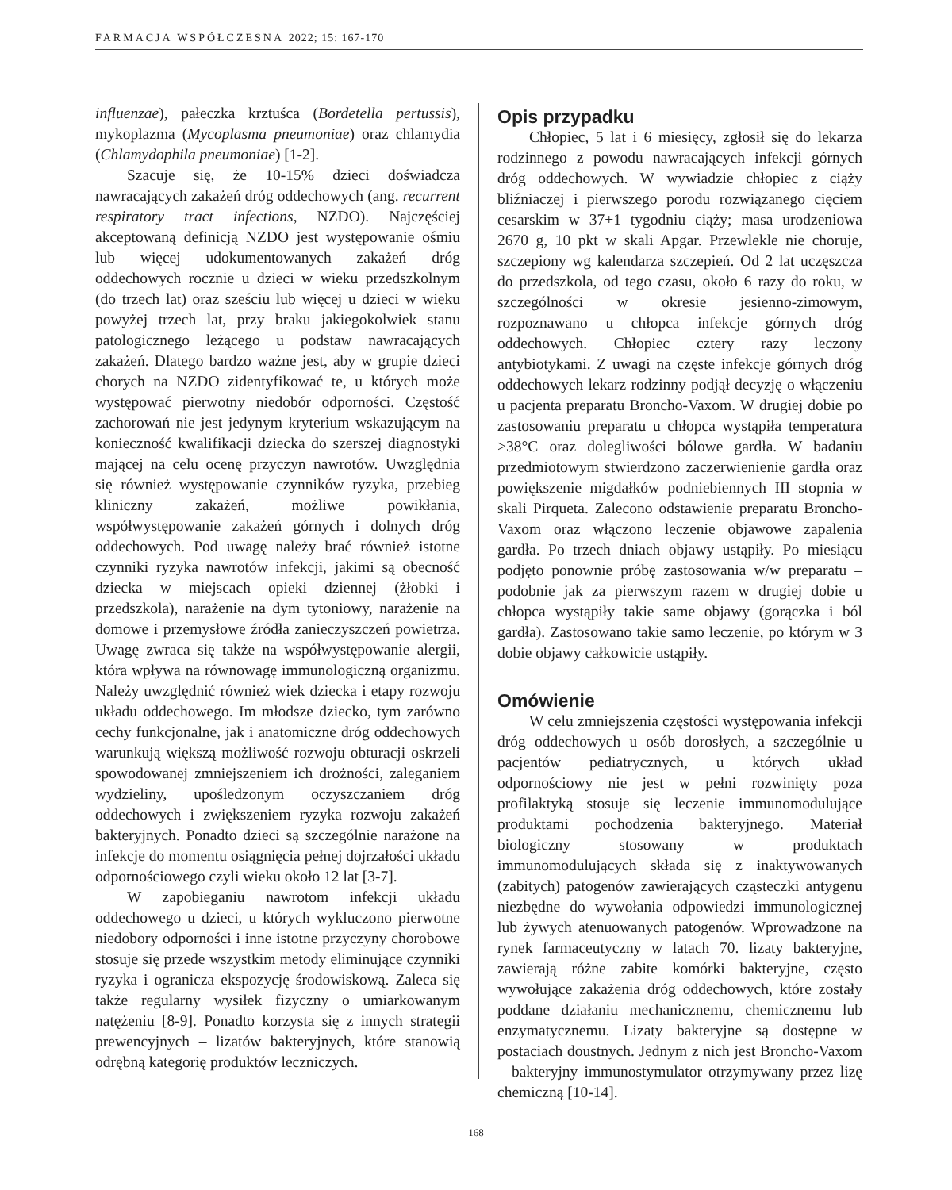FARMACJA WSPÓŁCZESNA 2022; 15: 167-170
influenzae), pałeczka krztuśca (Bordetella pertussis), mykoplazma (Mycoplasma pneumoniae) oraz chlamydia (Chlamydophila pneumoniae) [1-2].
Szacuje się, że 10-15% dzieci doświadcza nawracających zakażeń dróg oddechowych (ang. recurrent respiratory tract infections, NZDO). Najczęściej akceptowaną definicją NZDO jest występowanie ośmiu lub więcej udokumentowanych zakażeń dróg oddechowych rocznie u dzieci w wieku przedszkolnym (do trzech lat) oraz sześciu lub więcej u dzieci w wieku powyżej trzech lat, przy braku jakiegokolwiek stanu patologicznego leżącego u podstaw nawracających zakażeń. Dlatego bardzo ważne jest, aby w grupie dzieci chorych na NZDO zidentyfikować te, u których może występować pierwotny niedobór odporności. Częstość zachorowań nie jest jedynym kryterium wskazującym na konieczność kwalifikacji dziecka do szerszej diagnostyki mającej na celu ocenę przyczyn nawrotów. Uwzględnia się również występowanie czynników ryzyka, przebieg kliniczny zakażeń, możliwe powikłania, współwystępowanie zakażeń górnych i dolnych dróg oddechowych. Pod uwagę należy brać również istotne czynniki ryzyka nawrotów infekcji, jakimi są obecność dziecka w miejscach opieki dziennej (żłobki i przedszkola), narażenie na dym tytoniowy, narażenie na domowe i przemysłowe źródła zanieczyszczeń powietrza. Uwagę zwraca się także na współwystępowanie alergii, która wpływa na równowagę immunologiczną organizmu. Należy uwzględnić również wiek dziecka i etapy rozwoju układu oddechowego. Im młodsze dziecko, tym zarówno cechy funkcjonalne, jak i anatomiczne dróg oddechowych warunkują większą możliwość rozwoju obturacji oskrzeli spowodowanej zmniejszeniem ich drożności, zaleganiem wydzieliny, upośledzonym oczyszczaniem dróg oddechowych i zwiększeniem ryzyka rozwoju zakażeń bakteryjnych. Ponadto dzieci są szczególnie narażone na infekcje do momentu osiągnięcia pełnej dojrzałości układu odpornościowego czyli wieku około 12 lat [3-7].
W zapobieganiu nawrotom infekcji układu oddechowego u dzieci, u których wykluczono pierwotne niedobory odporności i inne istotne przyczyny chorobowe stosuje się przede wszystkim metody eliminujące czynniki ryzyka i ogranicza ekspozycję środowiskową. Zaleca się także regularny wysiłek fizyczny o umiarkowanym natężeniu [8-9]. Ponadto korzysta się z innych strategii prewencyjnych – lizatów bakteryjnych, które stanowią odrębną kategorię produktów leczniczych.
Opis przypadku
Chłopiec, 5 lat i 6 miesięcy, zgłosił się do lekarza rodzinnego z powodu nawracających infekcji górnych dróg oddechowych. W wywiadzie chłopiec z ciąży bliźniaczej i pierwszego porodu rozwiązanego cięciem cesarskim w 37+1 tygodniu ciąży; masa urodzeniowa 2670 g, 10 pkt w skali Apgar. Przewlekle nie choruje, szczepiony wg kalendarza szczepień. Od 2 lat uczęszcza do przedszkola, od tego czasu, około 6 razy do roku, w szczególności w okresie jesienno-zimowym, rozpoznawano u chłopca infekcje górnych dróg oddechowych. Chłopiec cztery razy leczony antybiotykami. Z uwagi na częste infekcje górnych dróg oddechowych lekarz rodzinny podjął decyzję o włączeniu u pacjenta preparatu Broncho-Vaxom. W drugiej dobie po zastosowaniu preparatu u chłopca wystąpiła temperatura >38°C oraz dolegliwości bólowe gardła. W badaniu przedmiotowym stwierdzono zaczerwienienie gardła oraz powiększenie migdałków podniebiennych III stopnia w skali Pirqueta. Zalecono odstawienie preparatu Broncho-Vaxom oraz włączono leczenie objawowe zapalenia gardła. Po trzech dniach objawy ustąpiły. Po miesiącu podjęto ponownie próbę zastosowania w/w preparatu – podobnie jak za pierwszym razem w drugiej dobie u chłopca wystąpiły takie same objawy (gorączka i ból gardła). Zastosowano takie samo leczenie, po którym w 3 dobie objawy całkowicie ustąpiły.
Omówienie
W celu zmniejszenia częstości występowania infekcji dróg oddechowych u osób dorosłych, a szczególnie u pacjentów pediatrycznych, u których układ odpornościowy nie jest w pełni rozwinięty poza profilaktyką stosuje się leczenie immunomodulujące produktami pochodzenia bakteryjnego. Materiał biologiczny stosowany w produktach immunomodulujących składa się z inaktywowanych (zabitych) patogenów zawierających cząsteczki antygenu niezbędne do wywołania odpowiedzi immunologicznej lub żywych atenuowanych patogenów. Wprowadzone na rynek farmaceutyczny w latach 70. lizaty bakteryjne, zawierają różne zabite komórki bakteryjne, często wywołujące zakażenia dróg oddechowych, które zostały poddane działaniu mechanicznemu, chemicznemu lub enzymatycznemu. Lizaty bakteryjne są dostępne w postaciach doustnych. Jednym z nich jest Broncho-Vaxom – bakteryjny immunostymulator otrzymywany przez lizę chemiczną [10-14].
168